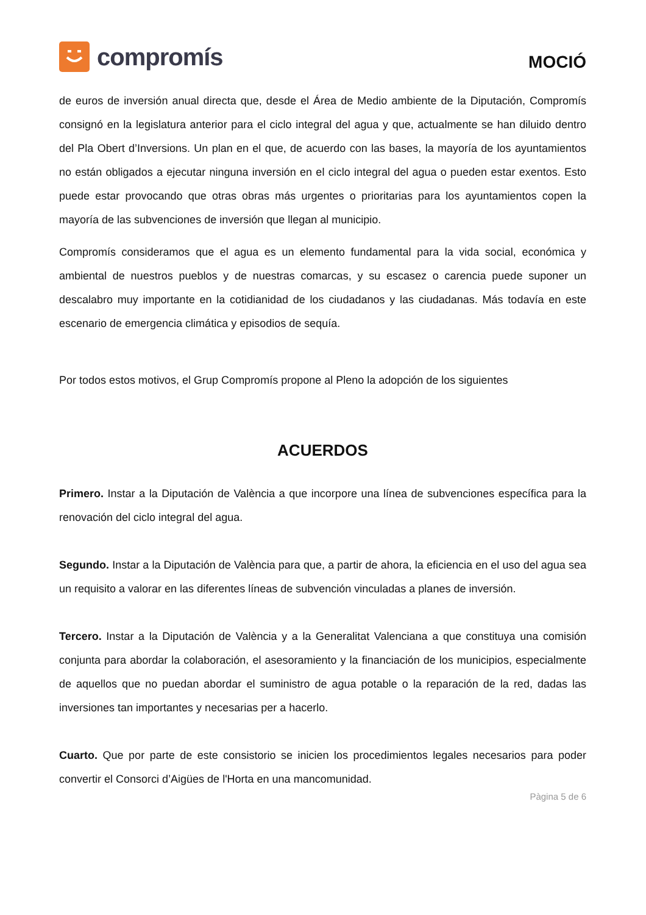compromís
MOCIÓ
de euros de inversión anual directa que, desde el Área de Medio ambiente de la Diputación, Compromís consignó en la legislatura anterior para el ciclo integral del agua y que, actualmente se han diluido dentro del Pla Obert d’Inversions. Un plan en el que, de acuerdo con las bases, la mayoría de los ayuntamientos no están obligados a ejecutar ninguna inversión en el ciclo integral del agua o pueden estar exentos. Esto puede estar provocando que otras obras más urgentes o prioritarias para los ayuntamientos copen la mayoría de las subvenciones de inversión que llegan al municipio.
Compromís consideramos que el agua es un elemento fundamental para la vida social, económica y ambiental de nuestros pueblos y de nuestras comarcas, y su escasez o carencia puede suponer un descalabro muy importante en la cotidianidad de los ciudadanos y las ciudadanas. Más todavía en este escenario de emergencia climática y episodios de sequía.
Por todos estos motivos, el Grup Compromís propone al Pleno la adopción de los siguientes
ACUERDOS
Primero. Instar a la Diputación de València a que incorpore una línea de subvenciones específica para la renovación del ciclo integral del agua.
Segundo. Instar a la Diputación de València para que, a partir de ahora, la eficiencia en el uso del agua sea un requisito a valorar en las diferentes líneas de subvención vinculadas a planes de inversión.
Tercero. Instar a la Diputación de València y a la Generalitat Valenciana a que constituya una comisión conjunta para abordar la colaboración, el asesoramiento y la financiación de los municipios, especialmente de aquellos que no puedan abordar el suministro de agua potable o la reparación de la red, dadas las inversiones tan importantes y necesarias per a hacerlo.
Cuarto. Que por parte de este consistorio se inicien los procedimientos legales necesarios para poder convertir el Consorci d’Aigües de l'Horta en una mancomunidad.
Pàgina 5 de 6